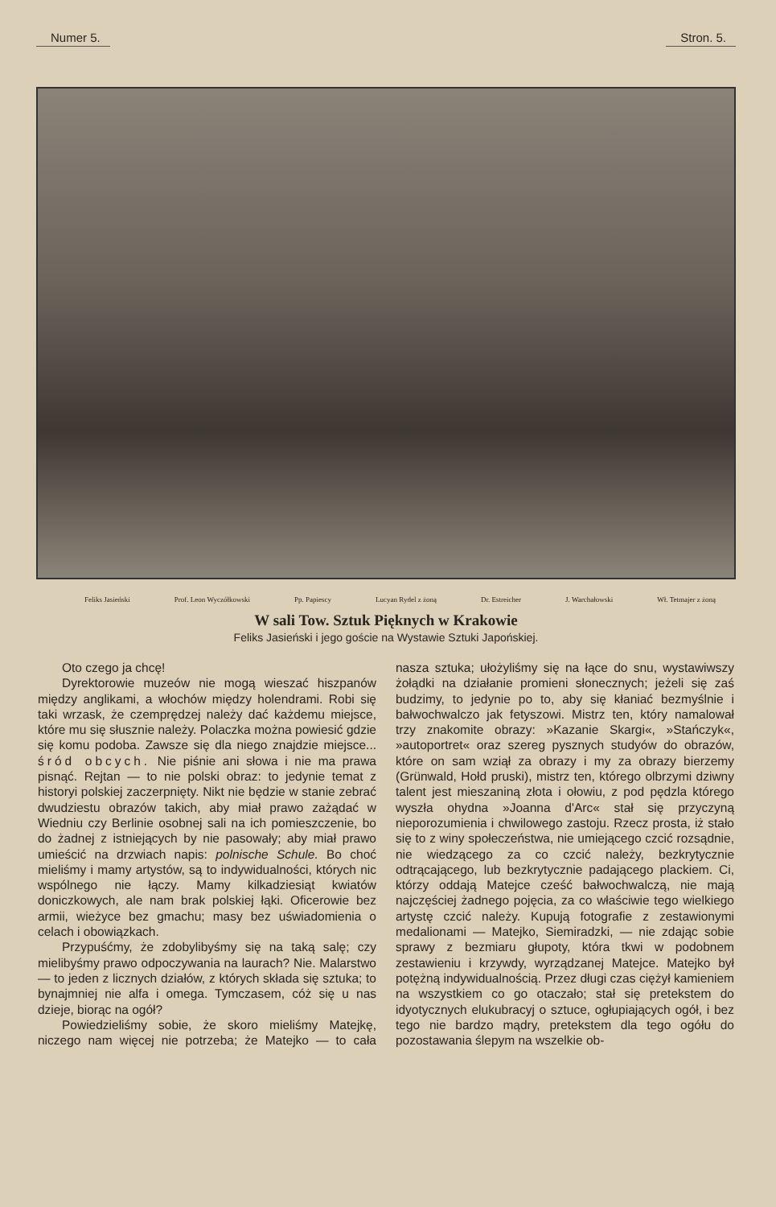Numer 5. Stron. 5.
Feliks Jasieński Prof. Leon Wyczółkowski Pp. Papiescy Lucyan Rydel z żoną Dr. Estreicher J. Warchałowski Wł. Tetmajer z żoną
W sali Tow. Sztuk Pięknych w Krakowie
Feliks Jasieński i jego goście na Wystawie Sztuki Japońskiej.
Oto czego ja chcę!
Dyrektorowie muzeów nie mogą wieszać hiszpanów między anglikami, a włochów między holendrami. Robi się taki wrzask, że czemprędzej należy dać każdemu miejsce, które mu się słusznie należy. Polaczka można powiesić gdzie się komu podoba. Zawsze się dla niego znajdzie miejsce... śród obcych. Nie piśnie ani słowa i nie ma prawa pisnąć. Rejtan — to nie polski obraz: to jedynie temat z historyi polskiej zaczerpnięty. Nikt nie będzie w stanie zebrać dwudziestu obrazów takich, aby miał prawo zażądać w Wiedniu czy Berlinie osobnej sali na ich pomieszczenie, bo do żadnej z istniejących by nie pasowały; aby miał prawo umieścić na drzwiach napis: polnische Schule. Bo choć mieliśmy i mamy artystów, są to indywidualności, których nic wspólnego nie łączy. Mamy kilkadziesiąt kwiatów doniczkowych, ale nam brak polskiej łąki. Oficerowie bez armii, wieżyce bez gmachu; masy bez uświadomienia o celach i obowiązkach.
Przypuśćmy, że zdobylibyśmy się na taką salę; czy mielibyśmy prawo odpoczywania na laurach? Nie. Malarstwo — to jeden z licznych działów, z których składa się sztuka; to bynajmniej nie alfa i omega. Tymczasem, cóż się u nas dzieje, biorąc na ogół?
Powiedzieliśmy sobie, że skoro mieliśmy Matejkę, niczego nam więcej nie potrzeba; że Matejko — to cała nasza sztuka; ułożyliśmy się na łące do snu, wystawiwszy żołądki na działanie promieni słonecznych; jeżeli się zaś budzimy, to jedynie po to, aby się kłaniać bezmyślnie i bałwochwalczo jak fetyszowi. Mistrz ten, który namalował trzy znakomite obrazy: »Kazanie Skargi«, »Stańczyk«, »autoportret« oraz szereg pysznych studyów do obrazów, które on sam wziął za obrazy i my za obrazy bierzemy (Grünwald, Hołd pruski), mistrz ten, którego olbrzymi dziwny talent jest mieszaniną złota i ołowiu, z pod pędzla którego wyszła ohydna »Joanna d'Arc« stał się przyczyną nieporozumienia i chwilowego zastoju. Rzecz prosta, iż stało się to z winy społeczeństwa, nie umiejącego czcić rozsądnie, nie wiedzącego za co czcić należy, bezkrytycznie odtrącającego, lub bezkrytycznie padającego plackiem. Ci, którzy oddają Matejce cześć bałwochwalczą, nie mają najczęściej żadnego pojęcia, za co właściwie tego wielkiego artystę czcić należy. Kupują fotografie z zestawionymi medalionami — Matejko, Siemiradzki, — nie zdając sobie sprawy z bezmiaru głupoty, która tkwi w podobnem zestawieniu i krzywdy, wyrządzanej Matejce. Matejko był potężną indywidualnością. Przez długi czas ciężył kamieniem na wszystkiem co go otaczało; stał się pretekstem do idyotycznych elukubracyj o sztuce, ogłupiających ogół, i bez tego nie bardzo mądry, pretekstem dla tego ogółu do pozostawania ślepym na wszelkie ob-